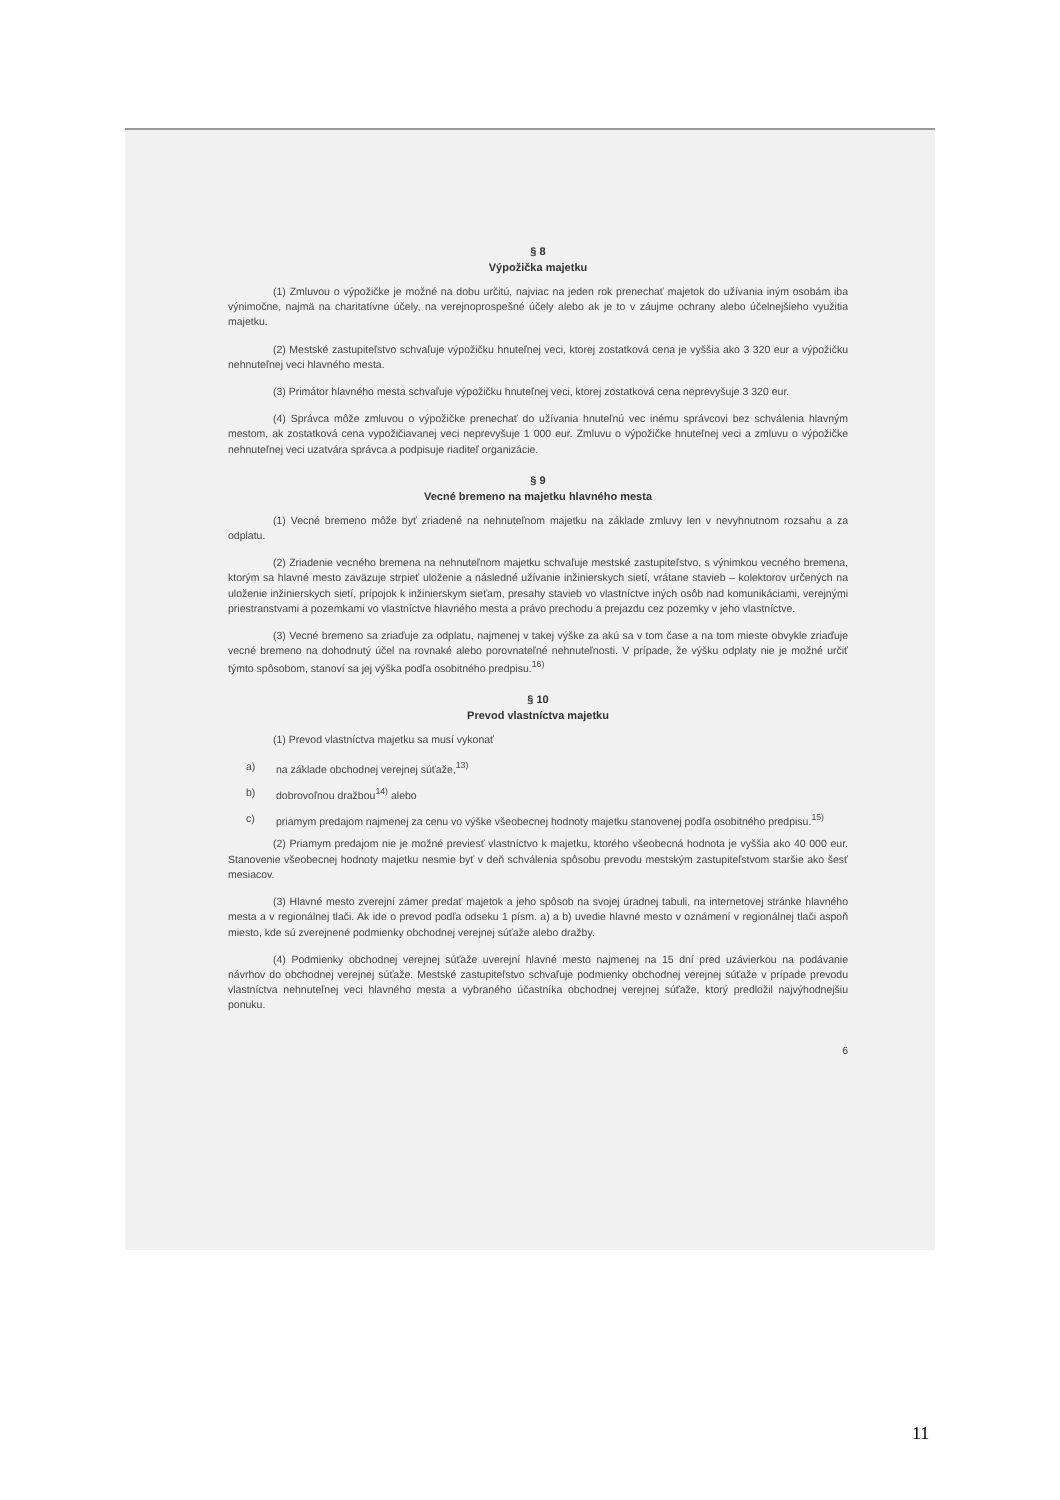§ 8
Výpožička majetku
(1) Zmluvou o výpožičke je možné na dobu určitú, najviac na jeden rok prenechať majetok do užívania iným osobám iba výnimočne, najmä na charitatívne účely, na verejnoprospešné účely alebo ak je to v záujme ochrany alebo účelnejšieho využitia majetku.
(2) Mestské zastupiteľstvo schvaľuje výpožičku hnuteľnej veci, ktorej zostatková cena je vyššia ako 3 320 eur a výpožičku nehnuteľnej veci hlavného mesta.
(3) Primátor hlavného mesta schvaľuje výpožičku hnuteľnej veci, ktorej zostatková cena neprevyšuje 3 320 eur.
(4) Správca môže zmluvou o výpožičke prenechať do užívania hnuteľnú vec inému správcovi bez schválenia hlavným mestom, ak zostatková cena vypožičiavanej veci neprevyšuje 1 000 eur. Zmluvu o výpožičke hnuteľnej veci a zmluvu o výpožičke nehnuteľnej veci uzatvára správca a podpisuje riaditeľ organizácie.
§ 9
Vecné bremeno na majetku hlavného mesta
(1) Vecné bremeno môže byť zriadené na nehnuteľnom majetku na základe zmluvy len v nevyhnutnom rozsahu a za odplatu.
(2) Zriadenie vecného bremena na nehnuteľnom majetku schvaľuje mestské zastupiteľstvo, s výnimkou vecného bremena, ktorým sa hlavné mesto zaväzuje strpieť uloženie a následné užívanie inžinierskych sietí, vrátane stavieb – kolektorov určených na uloženie inžinierskych sietí, prípojok k inžinierskym sieťam, presahy stavieb vo vlastníctve iných osôb nad komunikáciami, verejnými priestranstvami a pozemkami vo vlastníctve hlavného mesta a právo prechodu a prejazdu cez pozemky v jeho vlastníctve.
(3) Vecné bremeno sa zriaďuje za odplatu, najmenej v takej výške za akú sa v tom čase a na tom mieste obvykle zriaďuje vecné bremeno na dohodnutý účel na rovnaké alebo porovnateľné nehnuteľnosti. V prípade, že výšku odplaty nie je možné určiť týmto spôsobom, stanoví sa jej výška podľa osobitného predpisu.<sup>16)</sup>
§ 10
Prevod vlastníctva majetku
(1) Prevod vlastníctva majetku sa musí vykonať
a) na základe obchodnej verejnej súťaže,<sup>13)</sup>
b) dobrovoľnou dražbou<sup>14)</sup> alebo
c) priamym predajom najmenej za cenu vo výške všeobecnej hodnoty majetku stanovenej podľa osobitného predpisu.<sup>15)</sup>
(2) Priamym predajom nie je možné previesť vlastníctvo k majetku, ktorého všeobecná hodnota je vyššia ako 40 000 eur. Stanovenie všeobecnej hodnoty majetku nesmie byť v deň schválenia spôsobu prevodu mestským zastupiteľstvom staršie ako šesť mesiacov.
(3) Hlavné mesto zverejní zámer predať majetok a jeho spôsob na svojej úradnej tabuli, na internetovej stránke hlavného mesta a v regionálnej tlači. Ak ide o prevod podľa odseku 1 písm. a) a b) uvedie hlavné mesto v oznámení v regionálnej tlači aspoň miesto, kde sú zverejnené podmienky obchodnej verejnej súťaže alebo dražby.
(4) Podmienky obchodnej verejnej súťaže uverejní hlavné mesto najmenej na 15 dní pred uzávierkou na podávanie návrhov do obchodnej verejnej súťaže. Mestské zastupiteľstvo schvaľuje podmienky obchodnej verejnej súťaže v prípade prevodu vlastníctva nehnuteľnej veci hlavného mesta a vybraného účastníka obchodnej verejnej súťaže, ktorý predložil najvýhodnejšiu ponuku.
6
11